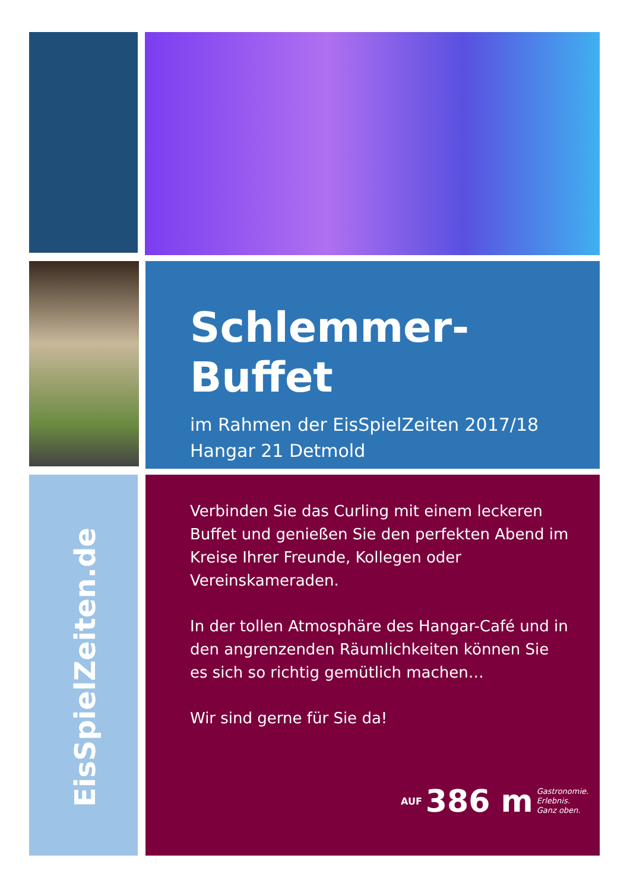Schlemmer-Buffet
im Rahmen der EisSpielZeiten 2017/18
Hangar 21 Detmold
Verbinden Sie das Curling mit einem leckeren Buffet und genießen Sie den perfekten Abend im Kreise Ihrer Freunde, Kollegen oder Vereinskameraden.
In der tollen Atmosphäre des Hangar-Café und in den angrenzenden Räumlichkeiten können Sie es sich so richtig gemütlich machen…
Wir sind gerne für Sie da!
AUF 386 m Gastronomie.
Erlebnis.
Ganz oben.
EisSpielZeiten.de